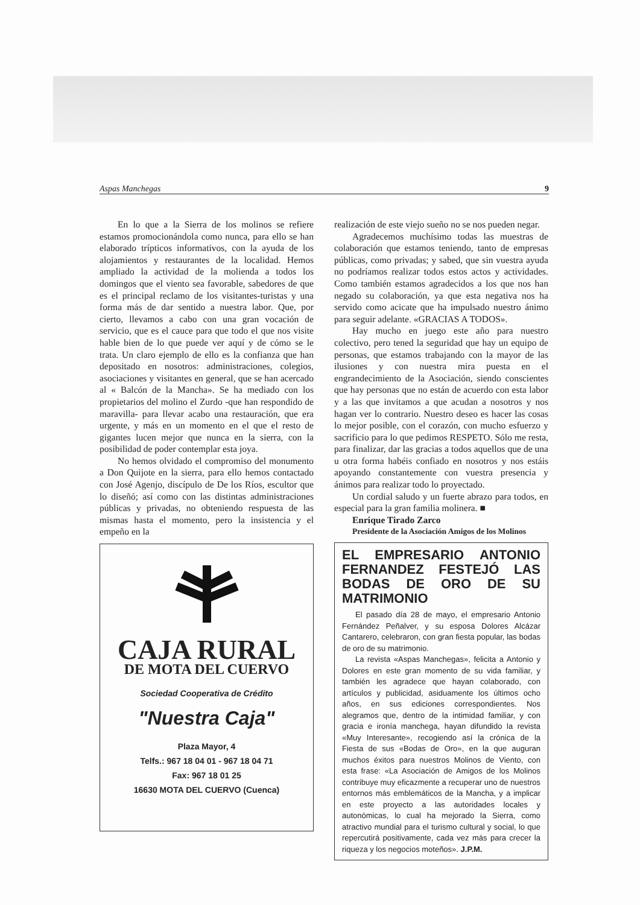Aspas Manchegas 9
En lo que a la Sierra de los molinos se refiere estamos promocionándola como nunca, para ello se han elaborado trípticos informativos, con la ayuda de los alojamientos y restaurantes de la localidad. Hemos ampliado la actividad de la molienda a todos los domingos que el viento sea favorable, sabedores de que es el principal reclamo de los visitantes-turistas y una forma más de dar sentido a nuestra labor. Que, por cierto, llevamos a cabo con una gran vocación de servicio, que es el cauce para que todo el que nos visite hable bien de lo que puede ver aquí y de cómo se le trata. Un claro ejemplo de ello es la confianza que han depositado en nosotros: administraciones, colegios, asociaciones y visitantes en general, que se han acercado al « Balcón de la Mancha». Se ha mediado con los propietarios del molino el Zurdo -que han respondido de maravilla- para llevar acabo una restauración, que era urgente, y más en un momento en el que el resto de gigantes lucen mejor que nunca en la sierra, con la posibilidad de poder contemplar esta joya.
No hemos olvidado el compromiso del monumento a Don Quijote en la sierra, para ello hemos contactado con José Agenjo, discípulo de De los Ríos, escultor que lo diseñó; así como con las distintas administraciones públicas y privadas, no obteniendo respuesta de las mismas hasta el momento, pero la insistencia y el empeño en la
CAJA RURAL
DE MOTA DEL CUERVO
Sociedad Cooperativa de Crédito
"Nuestra Caja"
Plaza Mayor, 4
Telfs.: 967 18 04 01 - 967 18 04 71
Fax: 967 18 01 25
16630 MOTA DEL CUERVO (Cuenca)
realización de este viejo sueño no se nos pueden negar.
Agradecemos muchísimo todas las muestras de colaboración que estamos teniendo, tanto de empresas públicas, como privadas; y sabed, que sin vuestra ayuda no podríamos realizar todos estos actos y actividades. Como también estamos agradecidos a los que nos han negado su colaboración, ya que esta negativa nos ha servido como acicate que ha impulsado nuestro ánimo para seguir adelante. «GRACIAS A TODOS».
Hay mucho en juego este año para nuestro colectivo, pero tened la seguridad que hay un equipo de personas, que estamos trabajando con la mayor de las ilusiones y con nuestra mira puesta en el engrandecimiento de la Asociación, siendo conscientes que hay personas que no están de acuerdo con esta labor y a las que invitamos a que acudan a nosotros y nos hagan ver lo contrario. Nuestro deseo es hacer las cosas lo mejor posible, con el corazón, con mucho esfuerzo y sacrificio para lo que pedimos RESPETO. Sólo me resta, para finalizar, dar las gracias a todos aquellos que de una u otra forma habéis confiado en nosotros y nos estáis apoyando constantemente con vuestra presencia y ánimos para realizar todo lo proyectado.
Un cordial saludo y un fuerte abrazo para todos, en especial para la gran familia molinera. ■
Enrique Tirado Zarco
Presidente de la Asociación Amigos de los Molinos
EL EMPRESARIO ANTONIO FERNANDEZ FESTEJÓ LAS BODAS DE ORO DE SU MATRIMONIO
El pasado día 28 de mayo, el empresario Antonio Fernández Peñalver, y su esposa Dolores Alcázar Cantarero, celebraron, con gran fiesta popular, las bodas de oro de su matrimonio.
La revista «Aspas Manchegas», felicita a Antonio y Dolores en este gran momento de su vida familiar, y también les agradece que hayan colaborado, con artículos y publicidad, asiduamente los últimos ocho años, en sus ediciones correspondientes. Nos alegramos que, dentro de la intimidad familiar, y con gracia e ironía manchega, hayan difundido la revista «Muy Interesante», recogiendo así la crónica de la Fiesta de sus «Bodas de Oro», en la que auguran muchos éxitos para nuestros Molinos de Viento, con esta frase: «La Asociación de Amigos de los Molinos contribuye muy eficazmente a recuperar uno de nuestros entornos más emblemáticos de la Mancha, y a implicar en este proyecto a las autoridades locales y autonómicas, lo cual ha mejorado la Sierra, como atractivo mundial para el turismo cultural y social, lo que repercutirá positivamente, cada vez más para crecer la riqueza y los negocios moteños». J.P.M.